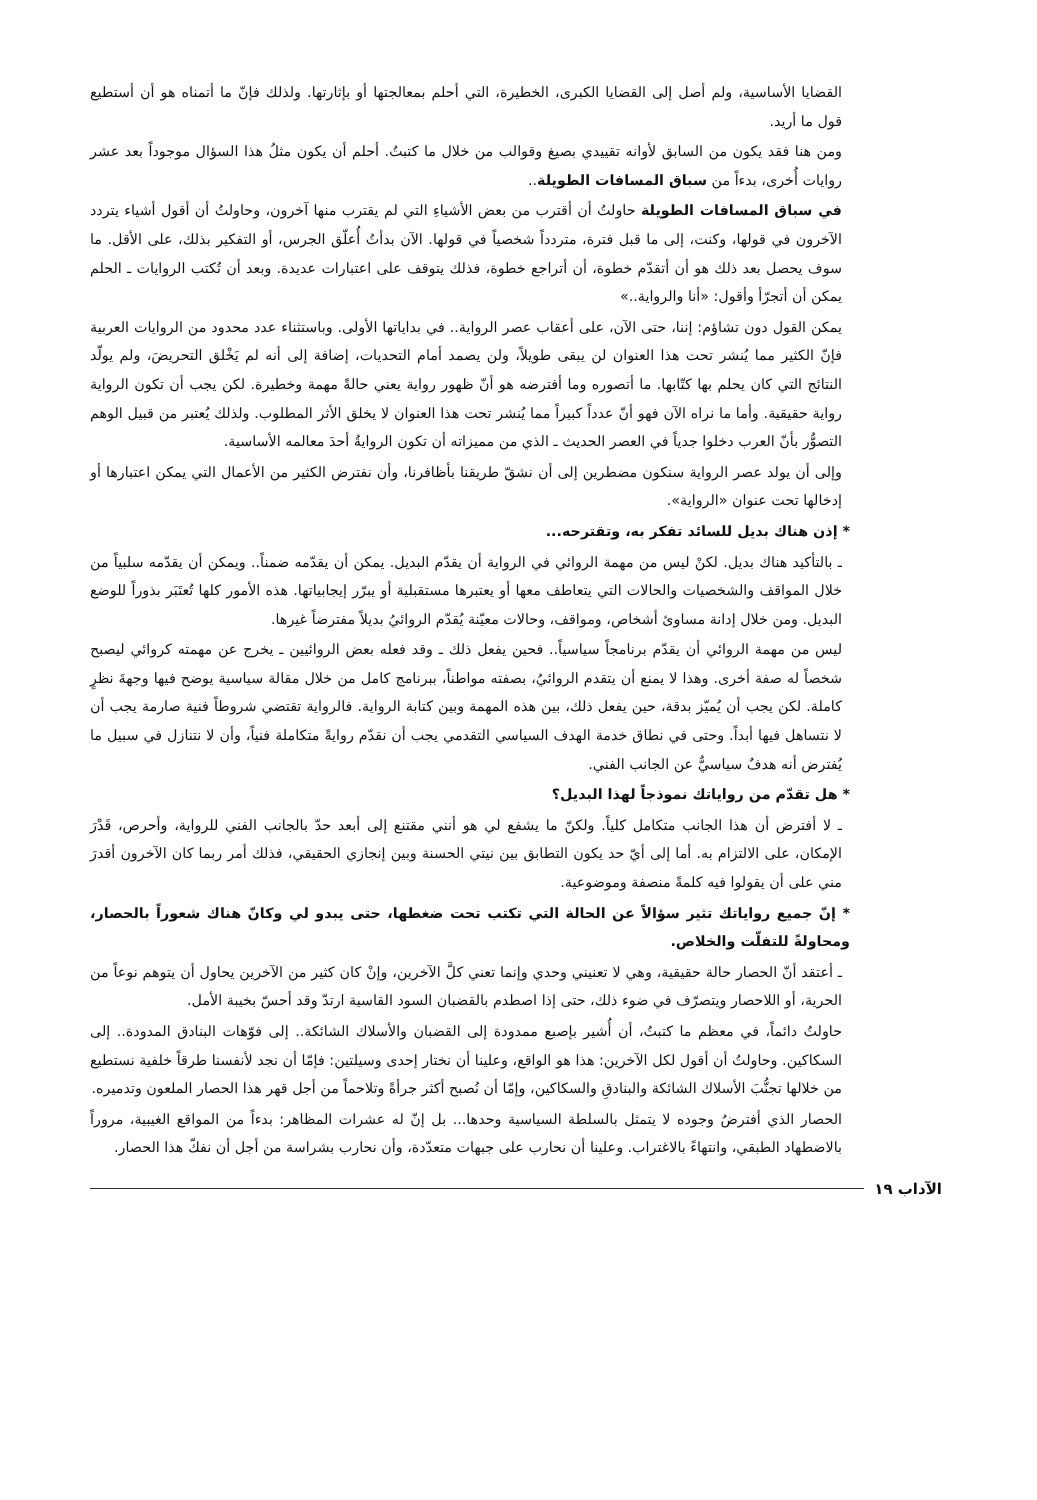القضايا الأساسية، ولم أصل إلى القضايا الكبرى، الخطيرة، التي أحلم بمعالجتها أو بإثارتها. ولذلك فإنّ ما أتمناه هو أن أستطيع قول ما أريد.
ومن هنا فقد يكون من السابق لأوانه تقييدي بصيغ وقوالب من خلال ما كتبتُ. أحلم أن يكون مثلُ هذا السؤال موجوداً بعد عشر روايات أُخرى، بدءاً من سباق المسافات الطويلة..
في سباق المسافات الطويلة حاولتُ أن أقترب من بعض الأشياءِ التي لم يقترب منها آخرون، وحاولتُ أن أقول أشياء يتردد الآخرون في قولها، وكنت، إلى ما قبل فترة، متردداً شخصياً في قولها. الآن بدأتُ أُعلّق الجرس، أو التفكير بذلك، على الأقل. ما سوف يحصل بعد ذلك هو أن أتقدّم خطوة، أن أتراجع خطوة، فذلك يتوقف على اعتبارات عديدة. وبعد أن تُكتب الروايات ـ الحلم يمكن أن أتجرّأ وأقول: «أنا والرواية..»
يمكن القول دون تشاؤم: إننا، حتى الآن، على أعقاب عصر الرواية.. في بداياتها الأولى. وباستثناء عدد محدود من الروايات العربية فإنّ الكثير مما يُنشر تحت هذا العنوان لن يبقى طويلاً، ولن يصمد أمام التحديات، إضافة إلى أنه لم يَخْلق التحريضَ، ولم يولّد النتائج التي كان يحلم بها كتّابها. ما أتصوره وما أفترضه هو أنّ ظهور رواية يعني حالةً مهمة وخطيرة. لكن يجب أن تكون الرواية رواية حقيقية. وأما ما نراه الآن فهو أنّ عدداً كبيراً مما يُنشر تحت هذا العنوان لا يخلق الأثر المطلوب. ولذلك يُعتبر من قبيل الوهم التصوُّر بأنّ العرب دخلوا جدياً في العصر الحديث ـ الذي من مميزاته أن تكون الروايةُ أحدَ معالمه الأساسية.
وإلى أن يولد عصر الرواية سنكون مضطرين إلى أن نشقّ طريقنا بأظافرنا، وأن نفترض الكثير من الأعمال التي يمكن اعتبارها أو إدخالها تحت عنوان «الرواية».
* إذن هناك بديل للسائد تفكر به، وتقترحه...
ـ بالتأكيد هناك بديل. لكنْ ليس من مهمة الروائي في الرواية أن يقدّم البديل. يمكن أن يقدّمه ضمناً.. ويمكن أن يقدّمه سلبياً من خلال المواقف والشخصيات والحالات التي يتعاطف معها أو يعتبرها مستقبلية أو يبرّر إيجابياتها. هذه الأمور كلها تُعتَبَر بذوراً للوضع البديل. ومن خلال إدانة مساوئ أشخاص، ومواقف، وحالات معيّنة يُقدّم الروائيُ بديلاً مفترضاً غيرها.
ليس من مهمة الروائي أن يقدّم برنامجاً سياسياً.. فحين يفعل ذلك ـ وقد فعله بعض الروائيين ـ يخرج عن مهمته كروائي ليصبح شخصاً له صفة أخرى. وهذا لا يمنع أن يتقدم الروائيُ، بصفته مواطناً، ببرنامج كامل من خلال مقالة سياسية يوضح فيها وجهةَ نظرٍ كاملة. لكن يجب أن يُميّز بدقة، حين يفعل ذلك، بين هذه المهمة وبين كتابة الرواية. فالرواية تقتضي شروطاً فنية صارمة يجب أن لا نتساهل فيها أبداً. وحتى في نطاق خدمة الهدف السياسي التقدمي يجب أن نقدّم روايةً متكاملة فنياً، وأن لا نتنازل في سبيل ما يُفترض أنه هدفٌ سياسيٌّ عن الجانب الفني.
* هل تقدّم من رواياتك نموذجاً لهذا البديل؟
ـ لا أفترض أن هذا الجانب متكامل كلياً. ولكنّ ما يشفع لي هو أنني مقتنع إلى أبعد حدّ بالجانب الفني للرواية، وأحرص، قَدْرَ الإمكان، على الالتزام به. أما إلى أيّ حد يكون التطابق بين نيتي الحسنة وبين إنجازي الحقيقي، فذلك أمر ربما كان الآخرون أقدرَ مني على أن يقولوا فيه كلمةً منصفة وموضوعية.
* إنّ جميع رواياتك تثير سؤالاً عن الحالة التي تكتب تحت ضغطها، حتى يبدو لي وكانّ هناك شعوراً بالحصار، ومحاولةً للتفلّت والخلاص.
ـ أعتقد أنّ الحصار حالة حقيقية، وهي لا تعنيني وحدي وإنما تعني كلَّ الآخرين، وإنْ كان كثير من الآخرين يحاول أن يتوهم نوعاً من الحرية، أو اللاحصار ويتصرّف في ضوء ذلك، حتى إذا اصطدم بالقضبان السود القاسية ارتدّ وقد أحسّ بخيبة الأمل.
حاولتُ دائماً، في معظم ما كتبتُ، أن أُشير بإصبع ممدودة إلى القضبان والأسلاك الشائكة.. إلى فوّهات البنادق المدودة.. إلى السكاكين. وحاولتُ أن أقول لكل الآخرين: هذا هو الواقع، وعلينا أن نختار إحدى وسيلتين: فإمّا أن نجد لأنفسنا طرقاً خلفية نستطيع من خلالها تجنُّبَ الأسلاك الشائكة والبنادقِ والسكاكين، وإمّا أن نُصبح أكثر جرأةً وتلاحماً من أجل قهر هذا الحصار الملعون وتدميره.
الحصار الذي أفترضُ وجوده لا يتمثل بالسلطة السياسية وحدها... بل إنّ له عشرات المظاهر: بدءاً من المواقع الغيبية، مروراً بالاضطهاد الطبقي، وانتهاءً بالاغتراب. وعلينا أن نحارب على جبهات متعدّدة، وأن نحارب بشراسة من أجل أن نفكّ هذا الحصار.
الآداب ١٩